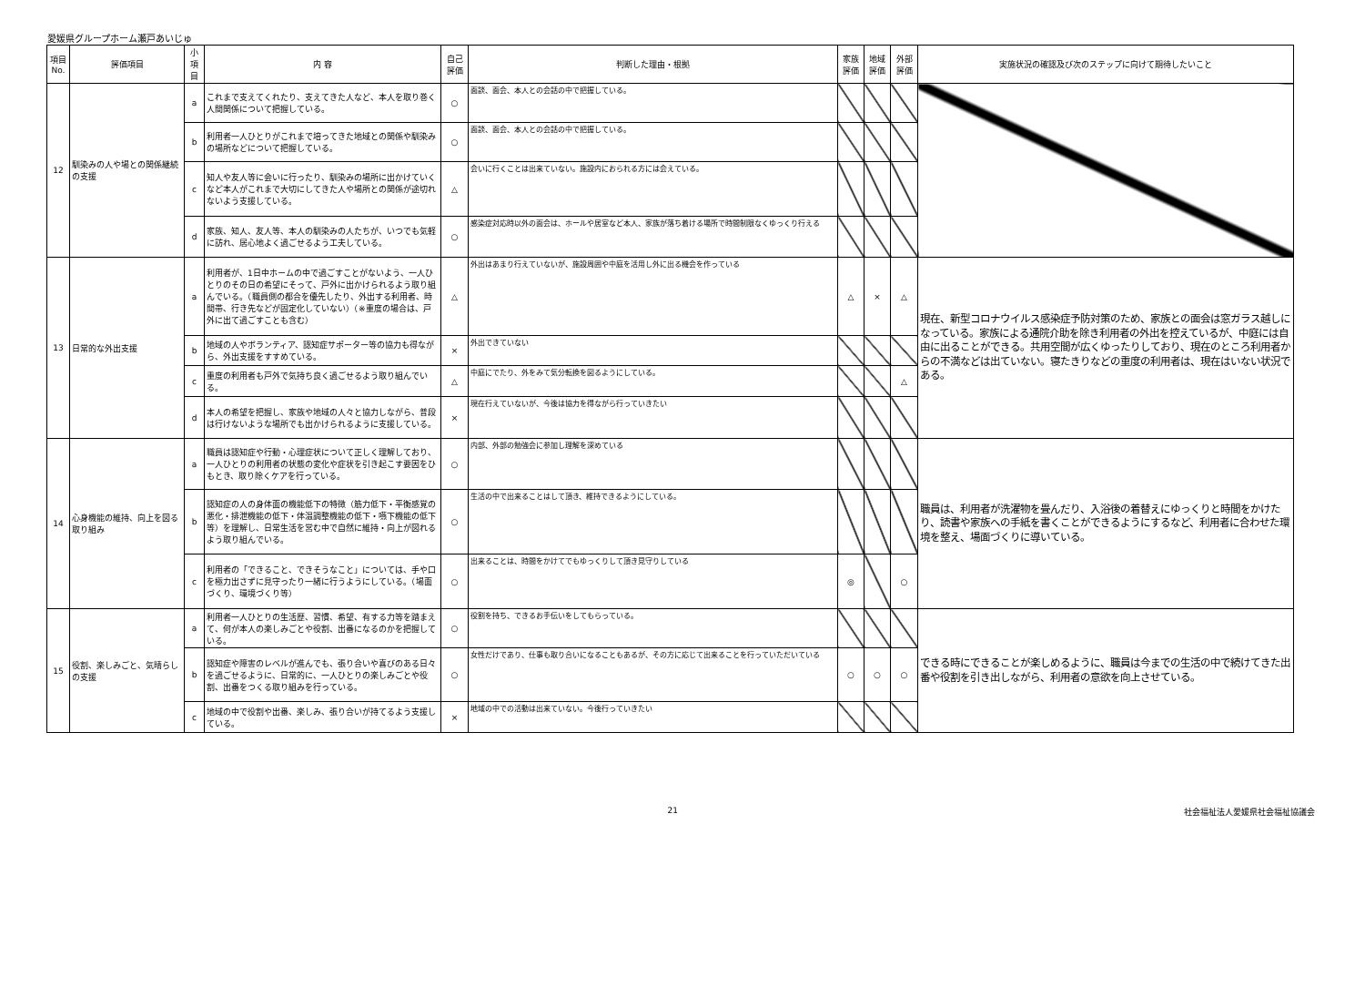愛媛県グループホーム瀬戸あいじゅ
| 項目No. | 評価項目 | 小項目 | 内 容 | 自己評価 | 判断した理由・根拠 | 家族評価 | 地域評価 | 外部評価 | 実施状況の確認及び次のステップに向けて期待したいこと |
| --- | --- | --- | --- | --- | --- | --- | --- | --- | --- |
| 12 | 馴染みの人や場との関係継続の支援 | a | これまで支えてくれたり、支えてきた人など、本人を取り巻く人間関係について把握している。 | ○ | 面談、面会、本人との会話の中で把握している。 | | | | |
| | | b | 利用者一人ひとりがこれまで培ってきた地域との関係や馴染みの場所などについて把握している。 | ○ | 面談、面会、本人との会話の中で把握している。 | | | | |
| | | c | 知人や友人等に会いに行ったり、馴染みの場所に出かけていくなど本人がこれまで大切にしてきた人や場所との関係が途切れないよう支援している。 | △ | 会いに行くことは出来ていない。施設内におられる方には会えている。 | | | | |
| | | d | 家族、知人、友人等、本人の馴染みの人たちが、いつでも気軽に訪れ、居心地よく過ごせるよう工夫している。 | ○ | 感染症対応時以外の面会は、ホールや居室など本人、家族が落ち着ける場所で時間制限なくゆっくり行える | | | | |
| 13 | 日常的な外出支援 | a | 利用者が、1日中ホームの中で過ごすことがないよう、一人ひとりのその日の希望にそって、戸外に出かけられるよう取り組んでいる。（職員側の都合を優先したり、外出する利用者、時間帯、行き先などが固定化していない）（※重度の場合は、戸外に出て過ごすことも含む） | △ | 外出はあまり行えていないが、施設周囲や中庭を活用し外に出る機会を作っている | △ | × | △ | 現在、新型コロナウイルス感染症予防対策のため、家族との面会は窓ガラス越しになっている。家族による通院介助を除き利用者の外出を控えているが、中庭には自由に出ることができる。共用空間が広くゆったりしており、現在のところ利用者からの不満などは出ていない。寝たきりなどの重度の利用者は、現在はいない状況である。 |
| | | b | 地域の人やボランティア、認知症サポーター等の協力も得ながら、外出支援をすすめている。 | × | 外出できていない | | | | |
| | | c | 重度の利用者も戸外で気持ち良く過ごせるよう取り組んでいる。 | △ | 中庭にでたり、外をみて気分転換を図るようにしている。 | | | △ | |
| | | d | 本人の希望を把握し、家族や地域の人々と協力しながら、普段は行けないような場所でも出かけられるように支援している。 | × | 現在行えていないが、今後は協力を得ながら行っていきたい | | | | |
| 14 | 心身機能の維持、向上を図る取り組み | a | 職員は認知症や行動・心理症状について正しく理解しており、一人ひとりの利用者の状態の変化や症状を引き起こす要因をひもとき、取り除くケアを行っている。 | ○ | 内部、外部の勉強会に参加し理解を深めている | | | | 職員は、利用者が洗濯物を畳んだり、入浴後の着替えにゆっくりと時間をかけたり、読書や家族への手紙を書くことができるようにするなど、利用者に合わせた環境を整え、場面づくりに導いている。 |
| | | b | 認知症の人の身体面の機能低下の特徴（筋力低下・平衡感覚の悪化・排泄機能の低下・体温調整機能の低下・嚥下機能の低下等）を理解し、日常生活を営む中で自然に維持・向上が図れるよう取り組んでいる。 | ○ | 生活の中で出来ることはして頂き、維持できるようにしている。 | | | | |
| | | c | 利用者の「できること、できそうなこと」については、手や口を極力出さずに見守ったり一緒に行うようにしている。（場面づくり、環境づくり等） | ○ | 出来ることは、時間をかけてでもゆっくりして頂き見守りしている | ◎ | | ○ | |
| 15 | 役割、楽しみごと、気晴らしの支援 | a | 利用者一人ひとりの生活歴、習慣、希望、有する力等を踏まえて、何が本人の楽しみごとや役割、出番になるのかを把握している。 | ○ | 役割を持ち、できるお手伝いをしてもらっている。 | | | | できる時にできることが楽しめるように、職員は今までの生活の中で続けてきた出番や役割を引き出しながら、利用者の意欲を向上させている。 |
| | | b | 認知症や障害のレベルが進んでも、張り合いや喜びのある日々を過ごせるように、日常的に、一人ひとりの楽しみごとや役割、出番をつくる取り組みを行っている。 | ○ | 女性だけであり、仕事も取り合いになることもあるが、その方に応じて出来ることを行っていただいている | ○ | ○ | ○ | |
| | | c | 地域の中で役割や出番、楽しみ、張り合いが持てるよう支援している。 | × | 地域の中での活動は出来ていない。今後行っていきたい | | | | |
21 社会福祉法人愛媛県社会福祉協議会